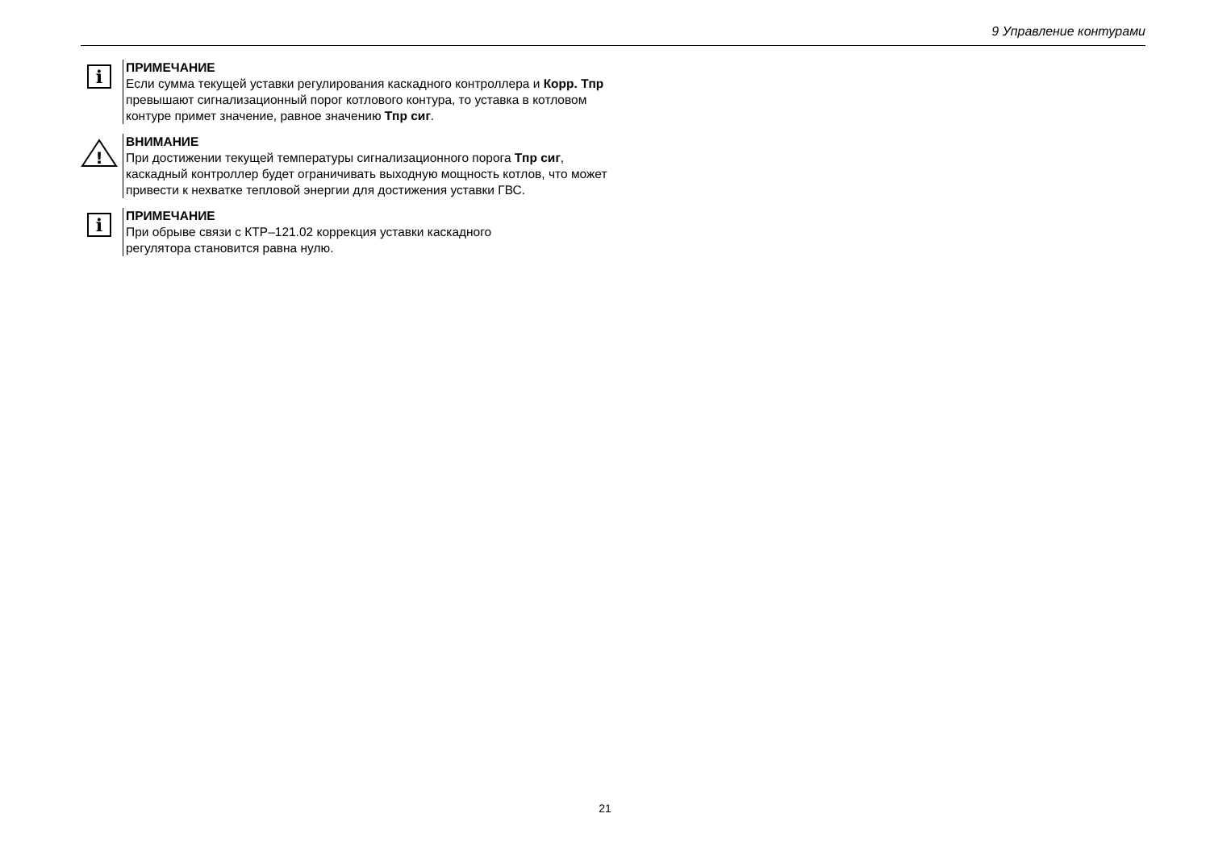9 Управление контурами
i
ПРИМЕЧАНИЕ
Если сумма текущей уставки регулирования каскадного контроллера и Корр. Тпр превышают сигнализационный порог котлового контура, то уставка в котловом контуре примет значение, равное значению Тпр сиг.
!
ВНИМАНИЕ
При достижении текущей температуры сигнализационного порога Тпр сиг, каскадный контроллер будет ограничивать выходную мощность котлов, что может привести к нехватке тепловой энергии для достижения уставки ГВС.
i
ПРИМЕЧАНИЕ
При обрыве связи с КТР–121.02 коррекция уставки каскадного
регулятора становится равна нулю.
21